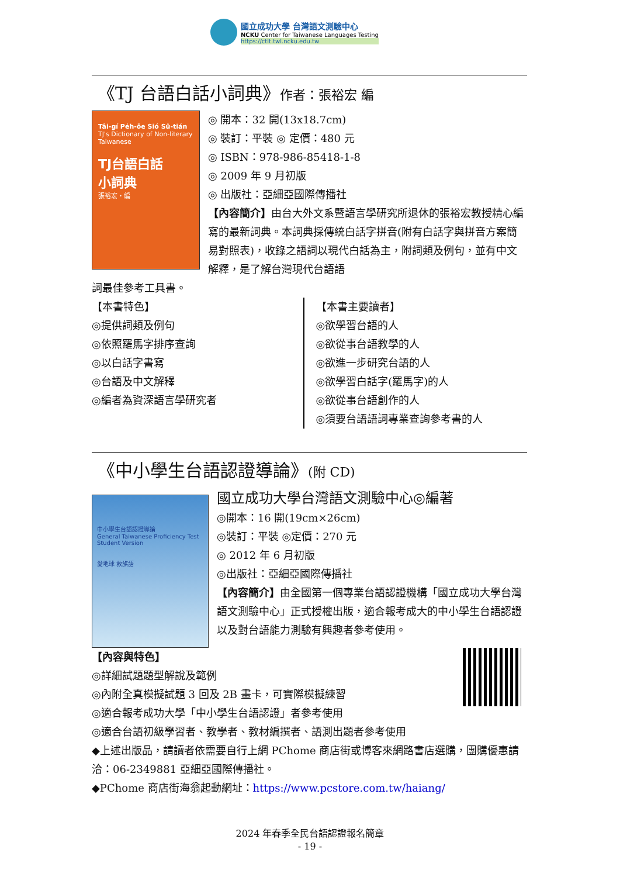國立成功大學 台灣語文測驗中心
NCKU Center for Taiwanese Languages Testing
https://ctlt.twl.ncku.edu.tw
《TJ 台語白話小詞典》作者：張裕宏 編
Tâi-gí Pe̍h-ōe Sió Sû-tián
TJ's Dictionary of Non-literary Taiwanese
TJ台語白話
小詞典
張裕宏・編
◎ 開本：32 開(13x18.7cm)
◎ 裝訂：平裝 ◎ 定價：480 元
◎ ISBN：978-986-85418-1-8
◎ 2009 年 9 月初版
◎ 出版社：亞細亞國際傳播社
【內容簡介】由台大外文系暨語言學研究所退休的張裕宏教授精心編寫的最新詞典。本詞典採傳統白話字拼音(附有白話字與拼音方案簡易對照表)，收錄之語詞以現代白話為主，附詞類及例句，並有中文解釋，是了解台灣現代台語語
詞最佳參考工具書。
【本書特色】
◎提供詞類及例句
◎依照羅馬字排序查詢
◎以白話字書寫
◎台語及中文解釋
◎編者為資深語言學研究者
【本書主要讀者】
◎欲學習台語的人
◎欲從事台語教學的人
◎欲進一步研究台語的人
◎欲學習白話字(羅馬字)的人
◎欲從事台語創作的人
◎須要台語語詞專業查詢參考書的人
《中小學生台語認證導論》(附 CD)
中小學生台語認證導論
General Taiwanese Proficiency Test Student Version
愛地球 救族語
國立成功大學台灣語文測驗中心◎編著
◎開本：16 開(19cm×26cm)
◎裝訂：平裝 ◎定價：270 元
◎ 2012 年 6 月初版
◎出版社：亞細亞國際傳播社
【內容簡介】由全國第一個專業台語認證機構「國立成功大學台灣語文測驗中心」正式授權出版，適合報考成大的中小學生台語認證以及對台語能力測驗有興趣者參考使用。
【內容與特色】
◎詳細試題題型解說及範例
◎內附全真模擬試題 3 回及 2B 畫卡，可實際模擬練習
◎適合報考成功大學「中小學生台語認證」者參考使用
◎適合台語初級學習者、教學者、教材編撰者、語測出題者參考使用
◆上述出版品，請讀者依需要自行上網 PChome 商店街或博客來網路書店選購，團購優惠請洽：06-2349881 亞細亞國際傳播社。
◆PChome 商店街海翁起動網址：https://www.pcstore.com.tw/haiang/
2024 年春季全民台語認證報名簡章
- 19 -